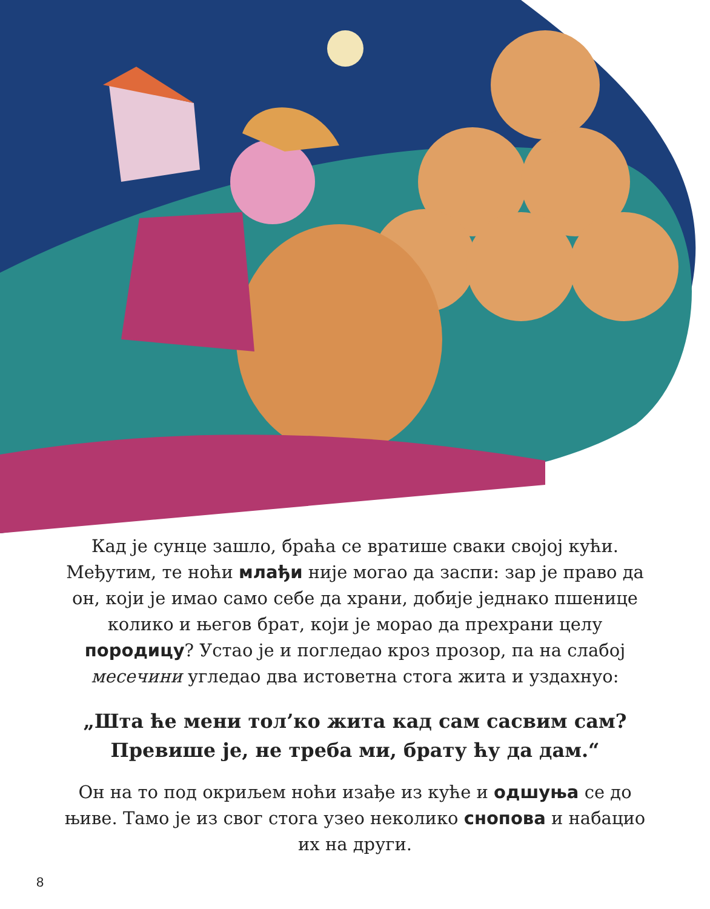Кад је сунце зашло, браћа се вратише сваки својој кући. Међутим, те ноћи млађи није могао да заспи: зар је право да он, који је имао само себе да храни, добије једнако пшенице колико и његов брат, који је морао да прехрани целу породицу? Устао је и погледао кроз прозор, па на слабој месечини угледао два истоветна стога жита и уздахнуо:
„Шта ће мени тол’ко жита кад сам сасвим сам? Превише је, не треба ми, брату ћу да дам.“
Он на то под окриљем ноћи изађе из куће и одшуња се до њиве. Тамо је из свог стога узео неколико снопова и набацио их на други.
8